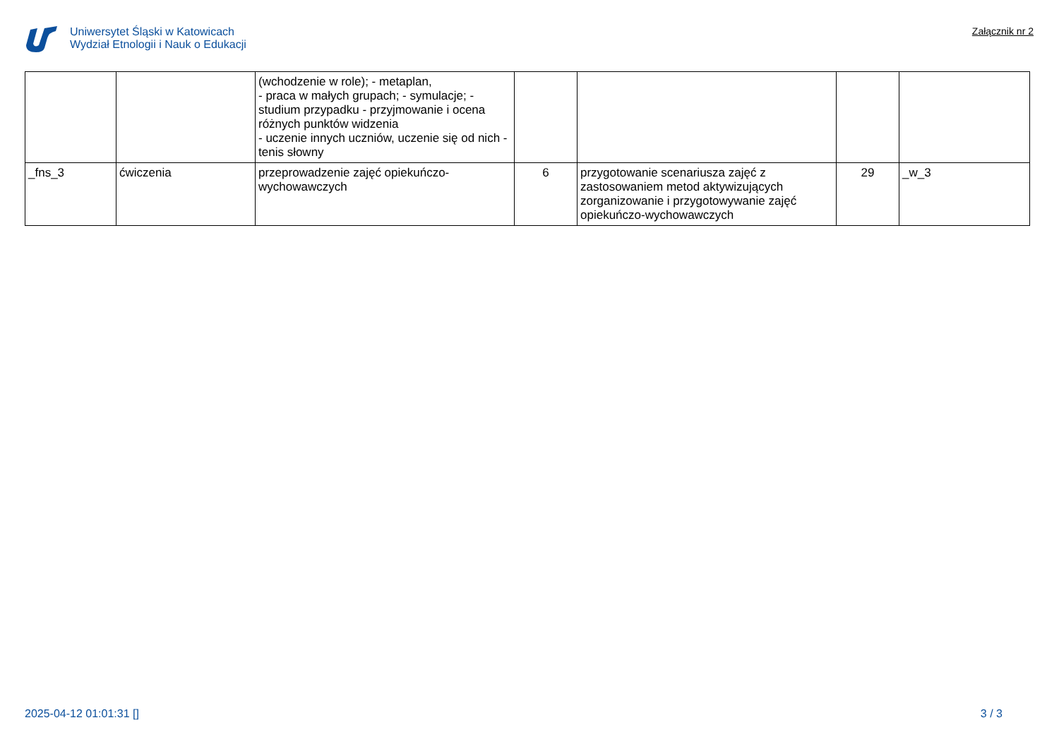Uniwersytet Śląski w Katowicach
Wydział Etnologii i Nauk o Edukacji
Załącznik nr 2
| | | (wchodzenie w role); - metaplan, - praca w małych grupach; - symulacje; - studium przypadku - przyjmowanie i ocena różnych punktów widzenia - uczenie innych uczniów, uczenie się od nich - tenis słowny | | | | |
| _fns_3 | ćwiczenia | przeprowadzenie zajęć opiekuńczo-wychowawczych | 6 | przygotowanie scenariusza zajęć z zastosowaniem metod aktywizujących zorganizowanie i przygotowywanie zajęć opiekuńczo-wychowawczych | 29 | _w_3 |
2025-04-12 01:01:31 [] 3 / 3